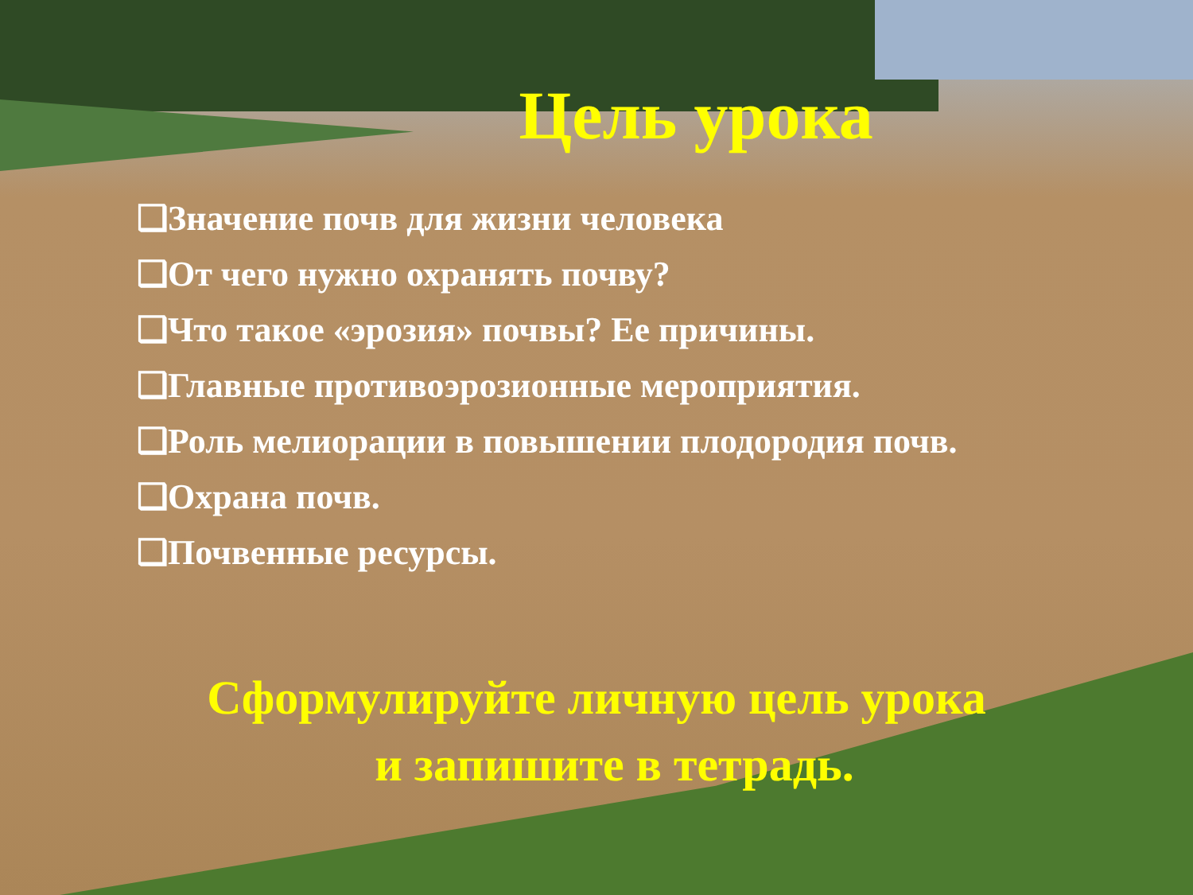Цель урока
❑Значение почв для жизни человека
❑От чего нужно охранять почву?
❑Что такое «эрозия» почвы? Ее причины.
❑Главные противоэрозионные мероприятия.
❑Роль мелиорации в повышении плодородия почв.
❑Охрана почв.
❑Почвенные ресурсы.
Сформулируйте личную цель урока
и запишите в тетрадь.